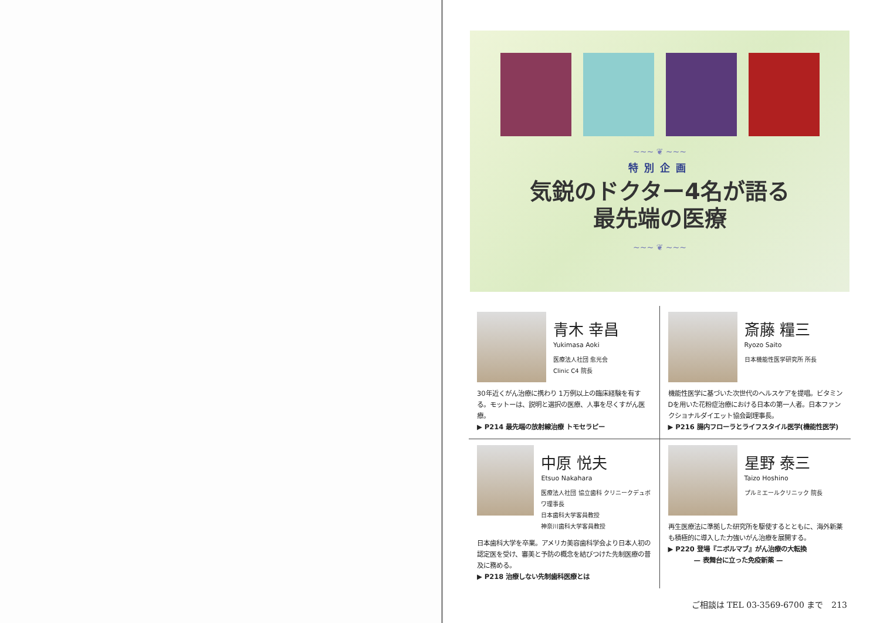~~~ ❦ ~~~
特別企画
気鋭のドクター4名が語る
最先端の医療
~~~ ❦ ~~~
青木 幸昌
Yukimasa Aoki
医療法人社団 愈光会
Clinic C4 院長
30年近くがん治療に携わり 1万例以上の臨床経験を有する。モットーは、説明と選択の医療、人事を尽くすがん医療。
▶ P214 最先端の放射線治療 トモセラピー
斎藤 糧三
Ryozo Saito
日本機能性医学研究所 所長
機能性医学に基づいた次世代のヘルスケアを提唱。ビタミンDを用いた花粉症治療における日本の第一人者。日本ファンクショナルダイエット協会副理事長。
▶ P216 腸内フローラとライフスタイル医学(機能性医学)
中原 悦夫
Etsuo Nakahara
医療法人社団 協立歯科 クリニークデュボワ理事長
日本歯科大学客員教授
神奈川歯科大学客員教授
日本歯科大学を卒業。アメリカ美容歯科学会より日本人初の認定医を受け、審美と予防の概念を結びつけた先制医療の普及に務める。
▶ P218 治療しない先制歯科医療とは
星野 泰三
Taizo Hoshino
プルミエールクリニック 院長
再生医療法に準拠した研究所を駆使するとともに、海外新薬も積極的に導入した力強いがん治療を展開する。
▶ P220 登場『ニボルマブ』がん治療の大転換
　　　　— 表舞台に立った免疫新薬 —
ご相談は TEL 03-3569-6700 まで　213